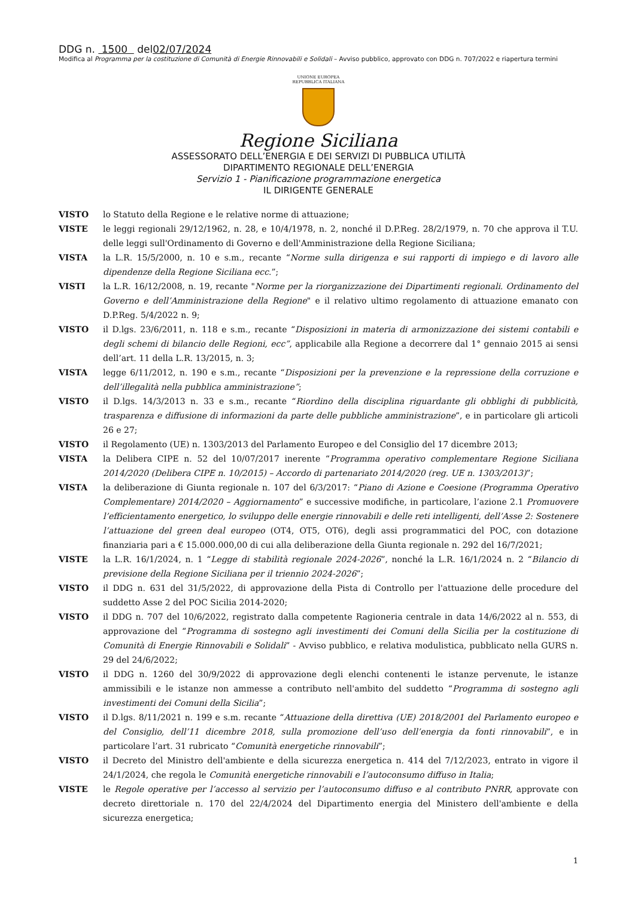DDG n. 1500 del02/07/2024
Modifica al Programma per la costituzione di Comunità di Energie Rinnovabili e Solidali – Avviso pubblico, approvato con DDG n. 707/2022 e riapertura termini
UNIONE EUROPEA
REPUBBLICA ITALIANA
Regione Siciliana
ASSESSORATO DELL’ENERGIA E DEI SERVIZI DI PUBBLICA UTILITÀ
DIPARTIMENTO REGIONALE DELL’ENERGIA
Servizio 1 - Pianificazione programmazione energetica
IL DIRIGENTE GENERALE
VISTO lo Statuto della Regione e le relative norme di attuazione;
VISTE le leggi regionali 29/12/1962, n. 28, e 10/4/1978, n. 2, nonché il D.P.Reg. 28/2/1979, n. 70 che approva il T.U. delle leggi sull'Ordinamento di Governo e dell'Amministrazione della Regione Siciliana;
VISTA la L.R. 15/5/2000, n. 10 e s.m., recante “Norme sulla dirigenza e sui rapporti di impiego e di lavoro alle dipendenze della Regione Siciliana ecc.”;
VISTI la L.R. 16/12/2008, n. 19, recante "Norme per la riorganizzazione dei Dipartimenti regionali. Ordinamento del Governo e dell’Amministrazione della Regione" e il relativo ultimo regolamento di attuazione emanato con D.P.Reg. 5/4/2022 n. 9;
VISTO il D.lgs. 23/6/2011, n. 118 e s.m., recante “Disposizioni in materia di armonizzazione dei sistemi contabili e degli schemi di bilancio delle Regioni, ecc”, applicabile alla Regione a decorrere dal 1° gennaio 2015 ai sensi dell’art. 11 della L.R. 13/2015, n. 3;
VISTA legge 6/11/2012, n. 190 e s.m., recante “Disposizioni per la prevenzione e la repressione della corruzione e dell’illegalità nella pubblica amministrazione”;
VISTO il D.lgs. 14/3/2013 n. 33 e s.m., recante “Riordino della disciplina riguardante gli obblighi di pubblicità, trasparenza e diffusione di informazioni da parte delle pubbliche amministrazione”, e in particolare gli articoli 26 e 27;
VISTO il Regolamento (UE) n. 1303/2013 del Parlamento Europeo e del Consiglio del 17 dicembre 2013;
VISTA la Delibera CIPE n. 52 del 10/07/2017 inerente “Programma operativo complementare Regione Siciliana 2014/2020 (Delibera CIPE n. 10/2015) – Accordo di partenariato 2014/2020 (reg. UE n. 1303/2013)”;
VISTA la deliberazione di Giunta regionale n. 107 del 6/3/2017: “Piano di Azione e Coesione (Programma Operativo Complementare) 2014/2020 – Aggiornamento” e successive modifiche, in particolare, l’azione 2.1 Promuovere l’efficientamento energetico, lo sviluppo delle energie rinnovabili e delle reti intelligenti, dell’Asse 2: Sostenere l’attuazione del green deal europeo (OT4, OT5, OT6), degli assi programmatici del POC, con dotazione finanziaria pari a € 15.000.000,00 di cui alla deliberazione della Giunta regionale n. 292 del 16/7/2021;
VISTE la L.R. 16/1/2024, n. 1 “Legge di stabilità regionale 2024-2026”, nonché la L.R. 16/1/2024 n. 2 “Bilancio di previsione della Regione Siciliana per il triennio 2024-2026”;
VISTO il DDG n. 631 del 31/5/2022, di approvazione della Pista di Controllo per l'attuazione delle procedure del suddetto Asse 2 del POC Sicilia 2014-2020;
VISTO il DDG n. 707 del 10/6/2022, registrato dalla competente Ragioneria centrale in data 14/6/2022 al n. 553, di approvazione del “Programma di sostegno agli investimenti dei Comuni della Sicilia per la costituzione di Comunità di Energie Rinnovabili e Solidali” - Avviso pubblico, e relativa modulistica, pubblicato nella GURS n. 29 del 24/6/2022;
VISTO il DDG n. 1260 del 30/9/2022 di approvazione degli elenchi contenenti le istanze pervenute, le istanze ammissibili e le istanze non ammesse a contributo nell'ambito del suddetto “Programma di sostegno agli investimenti dei Comuni della Sicilia”;
VISTO il D.lgs. 8/11/2021 n. 199 e s.m. recante “Attuazione della direttiva (UE) 2018/2001 del Parlamento europeo e del Consiglio, dell’11 dicembre 2018, sulla promozione dell’uso dell’energia da fonti rinnovabili”, e in particolare l’art. 31 rubricato “Comunità energetiche rinnovabili”;
VISTO il Decreto del Ministro dell'ambiente e della sicurezza energetica n. 414 del 7/12/2023, entrato in vigore il 24/1/2024, che regola le Comunità energetiche rinnovabili e l’autoconsumo diffuso in Italia;
VISTE le Regole operative per l’accesso al servizio per l’autoconsumo diffuso e al contributo PNRR, approvate con decreto direttoriale n. 170 del 22/4/2024 del Dipartimento energia del Ministero dell'ambiente e della sicurezza energetica;
1